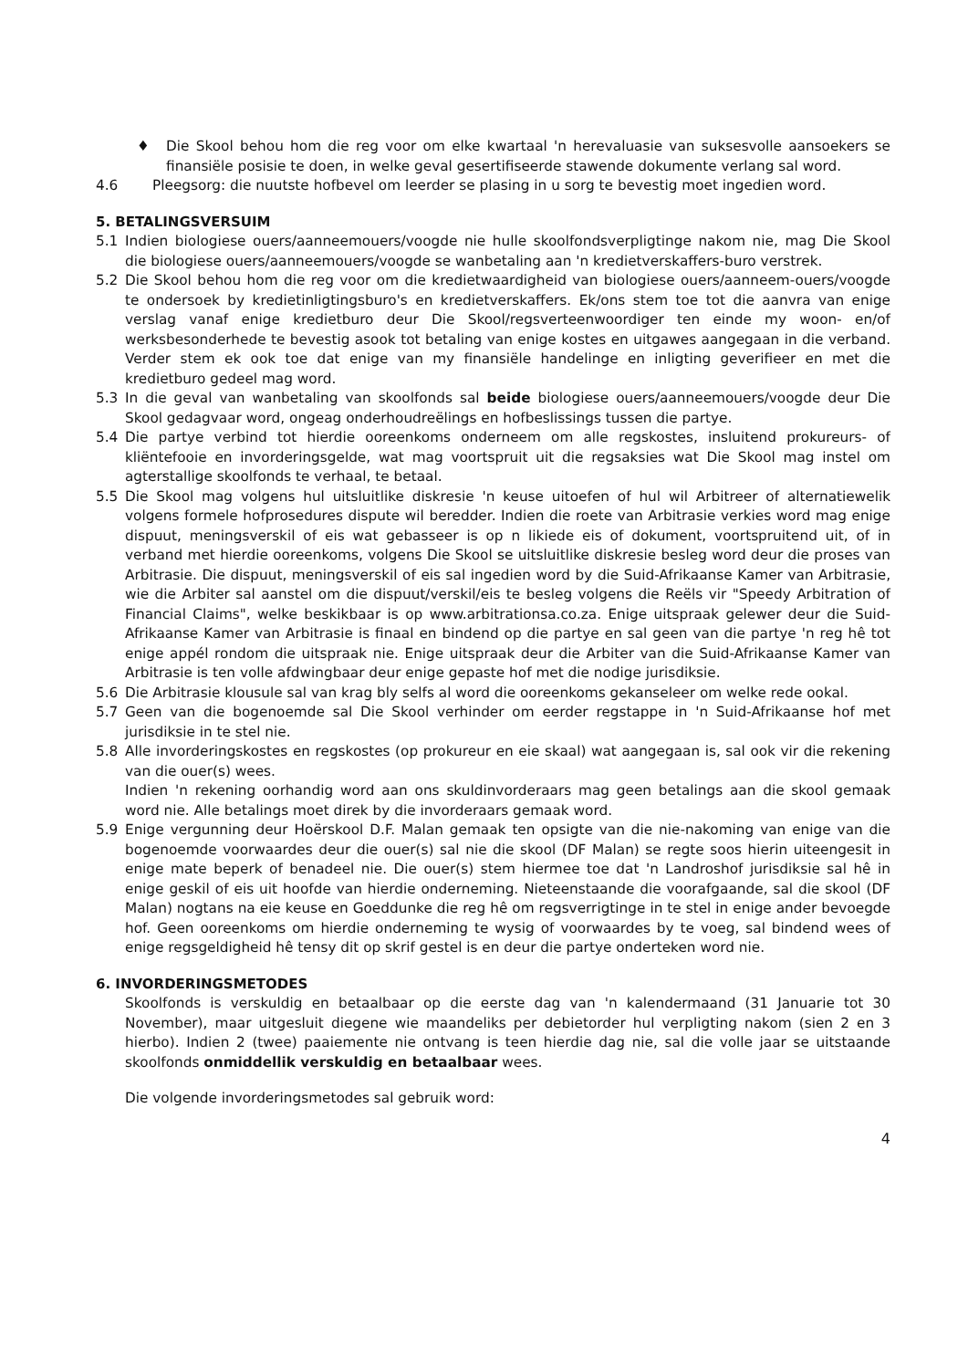♦ Die Skool behou hom die reg voor om elke kwartaal 'n herevaluasie van suksesvolle aansoekers se finansiële posisie te doen, in welke geval gesertifiseerde stawende dokumente verlang sal word.
4.6 Pleegsorg: die nuutste hofbevel om leerder se plasing in u sorg te bevestig moet ingedien word.
5. BETALINGSVERSUIM
5.1 Indien biologiese ouers/aanneemouers/voogde nie hulle skoolfondsverpligtinge nakom nie, mag Die Skool die biologiese ouers/aanneemouers/voogde se wanbetaling aan 'n kredietverskaffers-buro verstrek.
5.2 Die Skool behou hom die reg voor om die kredietwaardigheid van biologiese ouers/aanneem-ouers/voogde te ondersoek by kredietinligtingsburo's en kredietverskaffers. Ek/ons stem toe tot die aanvra van enige verslag vanaf enige kredietburo deur Die Skool/regsverteenwoordiger ten einde my woon- en/of werksbesonderhede te bevestig asook tot betaling van enige kostes en uitgawes aangegaan in die verband. Verder stem ek ook toe dat enige van my finansiële handelinge en inligting geverifieer en met die kredietburo gedeel mag word.
5.3 In die geval van wanbetaling van skoolfonds sal beide biologiese ouers/aanneemouers/voogde deur Die Skool gedagvaar word, ongeag onderhoudreëlings en hofbeslissings tussen die partye.
5.4 Die partye verbind tot hierdie ooreenkoms onderneem om alle regskostes, insluitend prokureurs- of kliëntefooie en invorderingsgelde, wat mag voortspruit uit die regsaksies wat Die Skool mag instel om agterstallige skoolfonds te verhaal, te betaal.
5.5 Die Skool mag volgens hul uitsluitlike diskresie 'n keuse uitoefen of hul wil Arbitreer of alternatiewelik volgens formele hofprosedures dispute wil beredder. Indien die roete van Arbitrasie verkies word mag enige dispuut, meningsverskil of eis wat gebasseer is op n likiede eis of dokument, voortspruitend uit, of in verband met hierdie ooreenkoms, volgens Die Skool se uitsluitlike diskresie besleg word deur die proses van Arbitrasie. Die dispuut, meningsverskil of eis sal ingedien word by die Suid-Afrikaanse Kamer van Arbitrasie, wie die Arbiter sal aanstel om die dispuut/verskil/eis te besleg volgens die Reëls vir "Speedy Arbitration of Financial Claims", welke beskikbaar is op www.arbitrationsa.co.za. Enige uitspraak gelewer deur die Suid-Afrikaanse Kamer van Arbitrasie is finaal en bindend op die partye en sal geen van die partye 'n reg hê tot enige appél rondom die uitspraak nie. Enige uitspraak deur die Arbiter van die Suid-Afrikaanse Kamer van Arbitrasie is ten volle afdwingbaar deur enige gepaste hof met die nodige jurisdiksie.
5.6 Die Arbitrasie klousule sal van krag bly selfs al word die ooreenkoms gekanseleer om welke rede ookal.
5.7 Geen van die bogenoemde sal Die Skool verhinder om eerder regstappe in 'n Suid-Afrikaanse hof met jurisdiksie in te stel nie.
5.8 Alle invorderingskostes en regskostes (op prokureur en eie skaal) wat aangegaan is, sal ook vir die rekening van die ouer(s) wees.
Indien 'n rekening oorhandig word aan ons skuldinvorderaars mag geen betalings aan die skool gemaak word nie. Alle betalings moet direk by die invorderaars gemaak word.
5.9 Enige vergunning deur Hoërskool D.F. Malan gemaak ten opsigte van die nie-nakoming van enige van die bogenoemde voorwaardes deur die ouer(s) sal nie die skool (DF Malan) se regte soos hierin uiteengesit in enige mate beperk of benadeel nie. Die ouer(s) stem hiermee toe dat 'n Landroshof jurisdiksie sal hê in enige geskil of eis uit hoofde van hierdie onderneming. Nieteenstaande die voorafgaande, sal die skool (DF Malan) nogtans na eie keuse en Goeddunke die reg hê om regsverrigtinge in te stel in enige ander bevoegde hof. Geen ooreenkoms om hierdie onderneming te wysig of voorwaardes by te voeg, sal bindend wees of enige regsgeldigheid hê tensy dit op skrif gestel is en deur die partye onderteken word nie.
6. INVORDERINGSMETODES
Skoolfonds is verskuldig en betaalbaar op die eerste dag van 'n kalendermaand (31 Januarie tot 30 November), maar uitgesluit diegene wie maandeliks per debietorder hul verpligting nakom (sien 2 en 3 hierbo). Indien 2 (twee) paaiemente nie ontvang is teen hierdie dag nie, sal die volle jaar se uitstaande skoolfonds onmiddellik verskuldig en betaalbaar wees.
Die volgende invorderingsmetodes sal gebruik word:
4